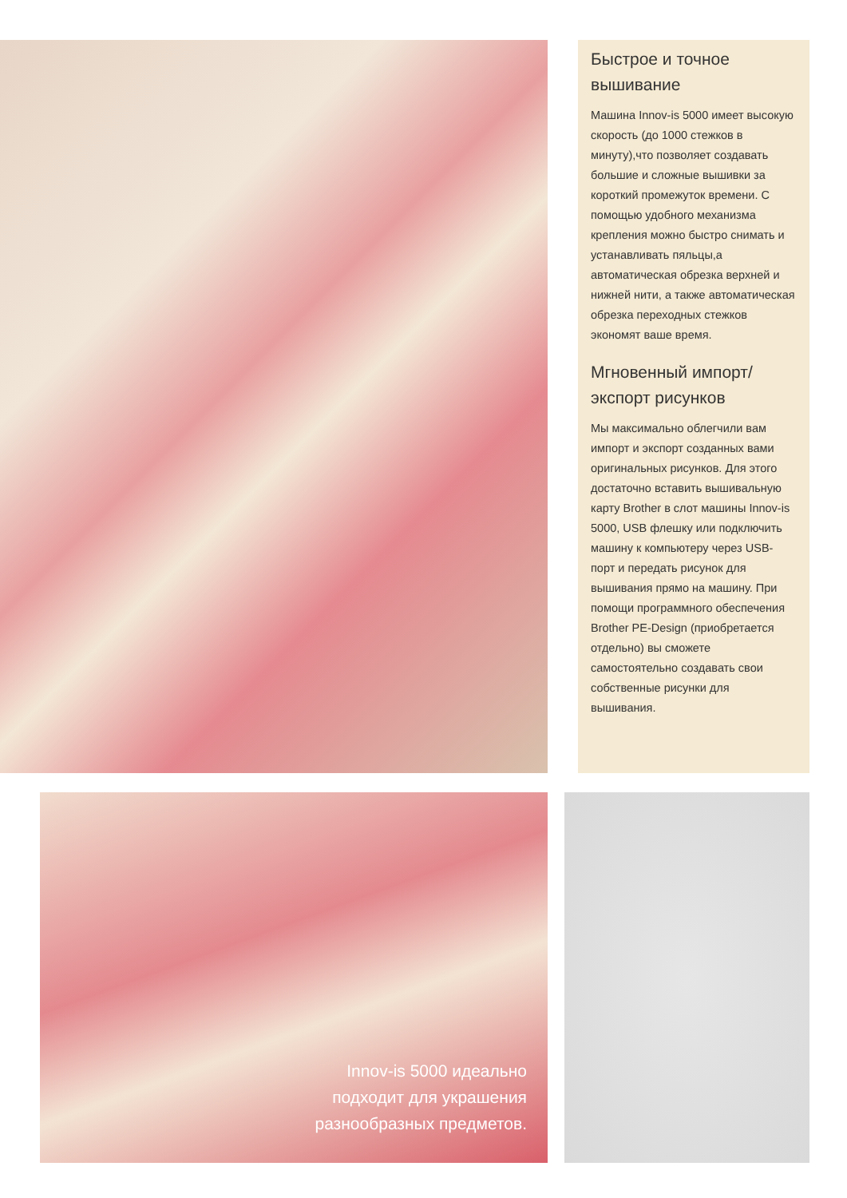Быстрое и точное вышивание
Машина Innov-is 5000 имеет высокую скорость (до 1000 стежков в минуту),что позволяет создавать большие и сложные вышивки за короткий промежуток времени. С помощью удобного механизма крепления можно быстро снимать и устанавливать пяльцы,а автоматическая обрезка верхней и нижней нити, а также автоматическая обрезка переходных стежков экономят ваше время.
Мгновенный импорт/ экспорт рисунков
Мы максимально облегчили вам импорт и экспорт созданных вами оригинальных рисунков. Для этого достаточно вставить вышивальную карту Brother в слот машины Innov-is 5000, USB флешку или подключить машину к компьютеру через USB-порт и передать рисунок для вышивания прямо на машину. При помощи программного обеспечения Brother PE-Design (приобретается отдельно) вы сможете самостоятельно создавать свои собственные рисунки для вышивания.
Innov-is 5000 идеально
подходит для украшения
разнообразных предметов.